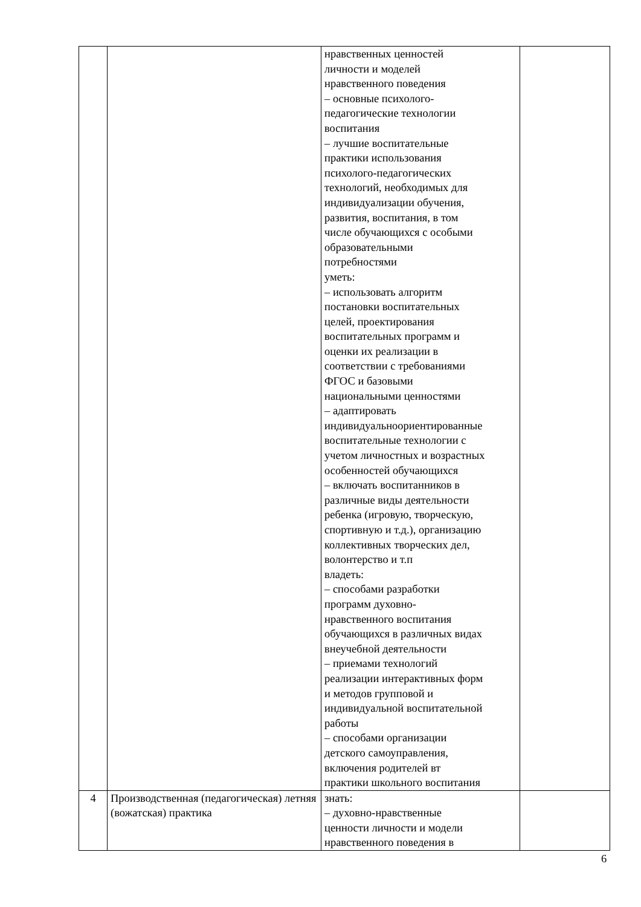| | | нравственных ценностей личности и моделей нравственного поведения – основные психолого- педагогические технологии воспитания – лучшие воспитательные практики использования психолого-педагогических технологий, необходимых для индивидуализации обучения, развития, воспитания, в том числе обучающихся с особыми образовательными потребностями уметь: – использовать алгоритм постановки воспитательных целей, проектирования воспитательных программ и оценки их реализации в соответствии с требованиями ФГОС и базовыми национальными ценностями – адаптировать индивидуальноориентированные воспитательные технологии с учетом личностных и возрастных особенностей обучающихся – включать воспитанников в различные виды деятельности ребенка (игровую, творческую, спортивную и т.д.), организацию коллективных творческих дел, волонтерство и т.п владеть: – способами разработки программ духовно- нравственного воспитания обучающихся в различных видах внеучебной деятельности – приемами технологий реализации интерактивных форм и методов групповой и индивидуальной воспитательной работы – способами организации детского самоуправления, включения родителей вт практики школьного воспитания | |
| 4 | Производственная (педагогическая) летняя (вожатская) практика | знать: – духовно-нравственные ценности личности и модели нравственного поведения в | |
6